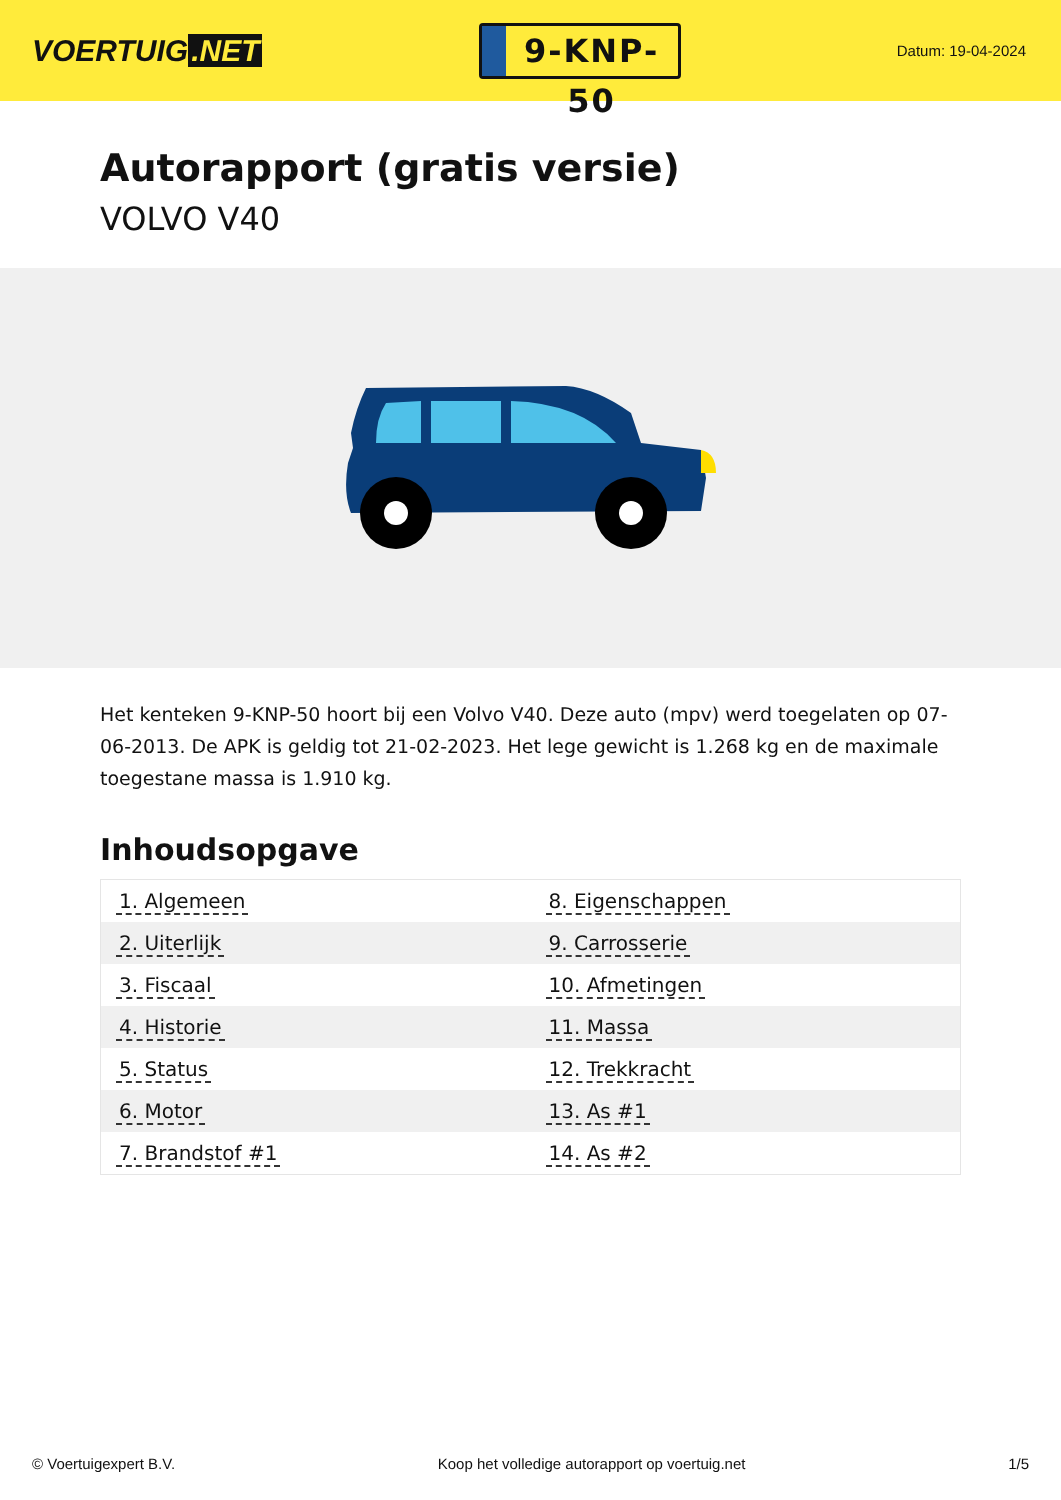VOERTUIG.NET
9-KNP-50
Datum: 19-04-2024
Autorapport (gratis versie)
VOLVO V40
Het kenteken 9-KNP-50 hoort bij een Volvo V40. Deze auto (mpv) werd toegelaten op 07-06-2013. De APK is geldig tot 21-02-2023. Het lege gewicht is 1.268 kg en de maximale toegestane massa is 1.910 kg.
Inhoudsopgave
| 1. Algemeen | 8. Eigenschappen |
| 2. Uiterlijk | 9. Carrosserie |
| 3. Fiscaal | 10. Afmetingen |
| 4. Historie | 11. Massa |
| 5. Status | 12. Trekkracht |
| 6. Motor | 13. As #1 |
| 7. Brandstof #1 | 14. As #2 |
© Voertuigexpert B.V. Koop het volledige autorapport op voertuig.net 1/5